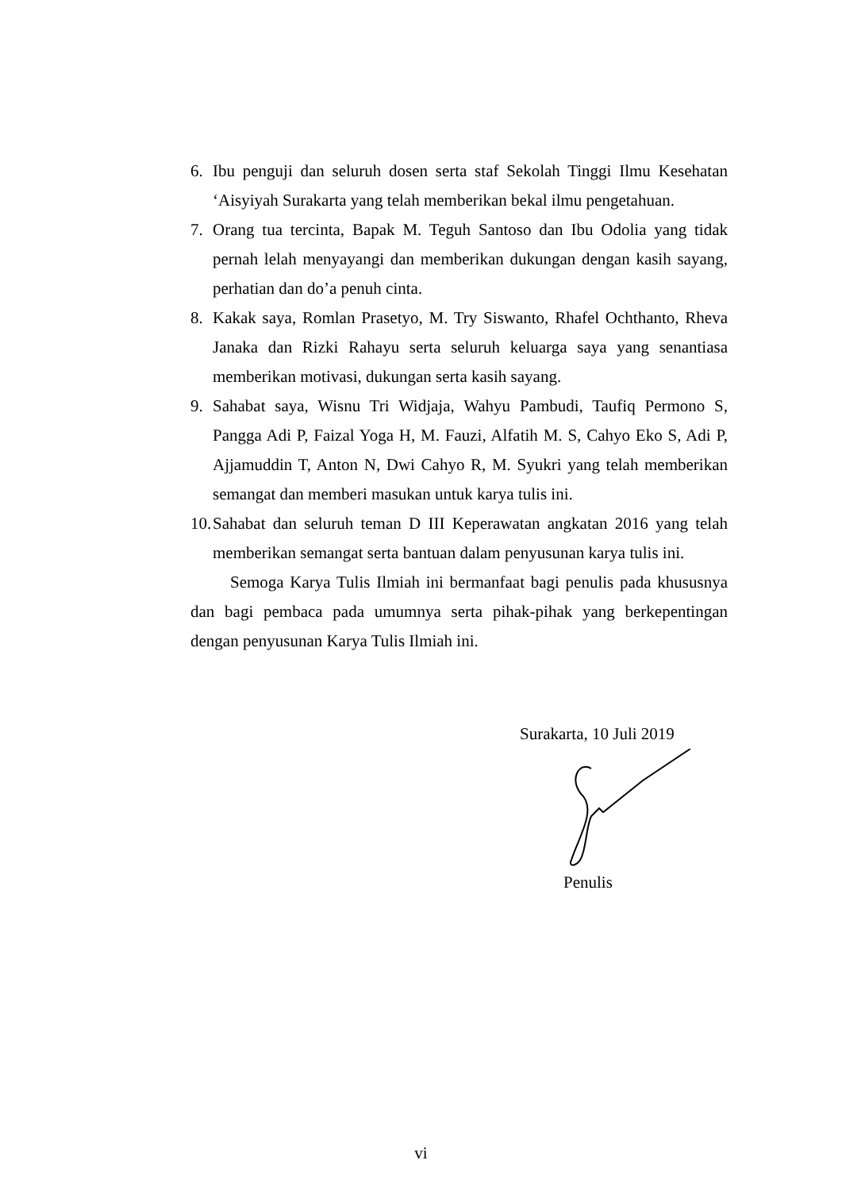6. Ibu penguji dan seluruh dosen serta staf Sekolah Tinggi Ilmu Kesehatan ‘Aisyiyah Surakarta yang telah memberikan bekal ilmu pengetahuan.
7. Orang tua tercinta, Bapak M. Teguh Santoso dan Ibu Odolia yang tidak pernah lelah menyayangi dan memberikan dukungan dengan kasih sayang, perhatian dan do’a penuh cinta.
8. Kakak saya, Romlan Prasetyo, M. Try Siswanto, Rhafel Ochthanto, Rheva Janaka dan Rizki Rahayu serta seluruh keluarga saya yang senantiasa memberikan motivasi, dukungan serta kasih sayang.
9. Sahabat saya, Wisnu Tri Widjaja, Wahyu Pambudi, Taufiq Permono S, Pangga Adi P, Faizal Yoga H, M. Fauzi, Alfatih M. S, Cahyo Eko S, Adi P, Ajjamuddin T, Anton N, Dwi Cahyo R, M. Syukri yang telah memberikan semangat dan memberi masukan untuk karya tulis ini.
10. Sahabat dan seluruh teman D III Keperawatan angkatan 2016 yang telah memberikan semangat serta bantuan dalam penyusunan karya tulis ini.
Semoga Karya Tulis Ilmiah ini bermanfaat bagi penulis pada khususnya dan bagi pembaca pada umumnya serta pihak-pihak yang berkepentingan dengan penyusunan Karya Tulis Ilmiah ini.
Surakarta, 10 Juli 2019
Penulis
vi